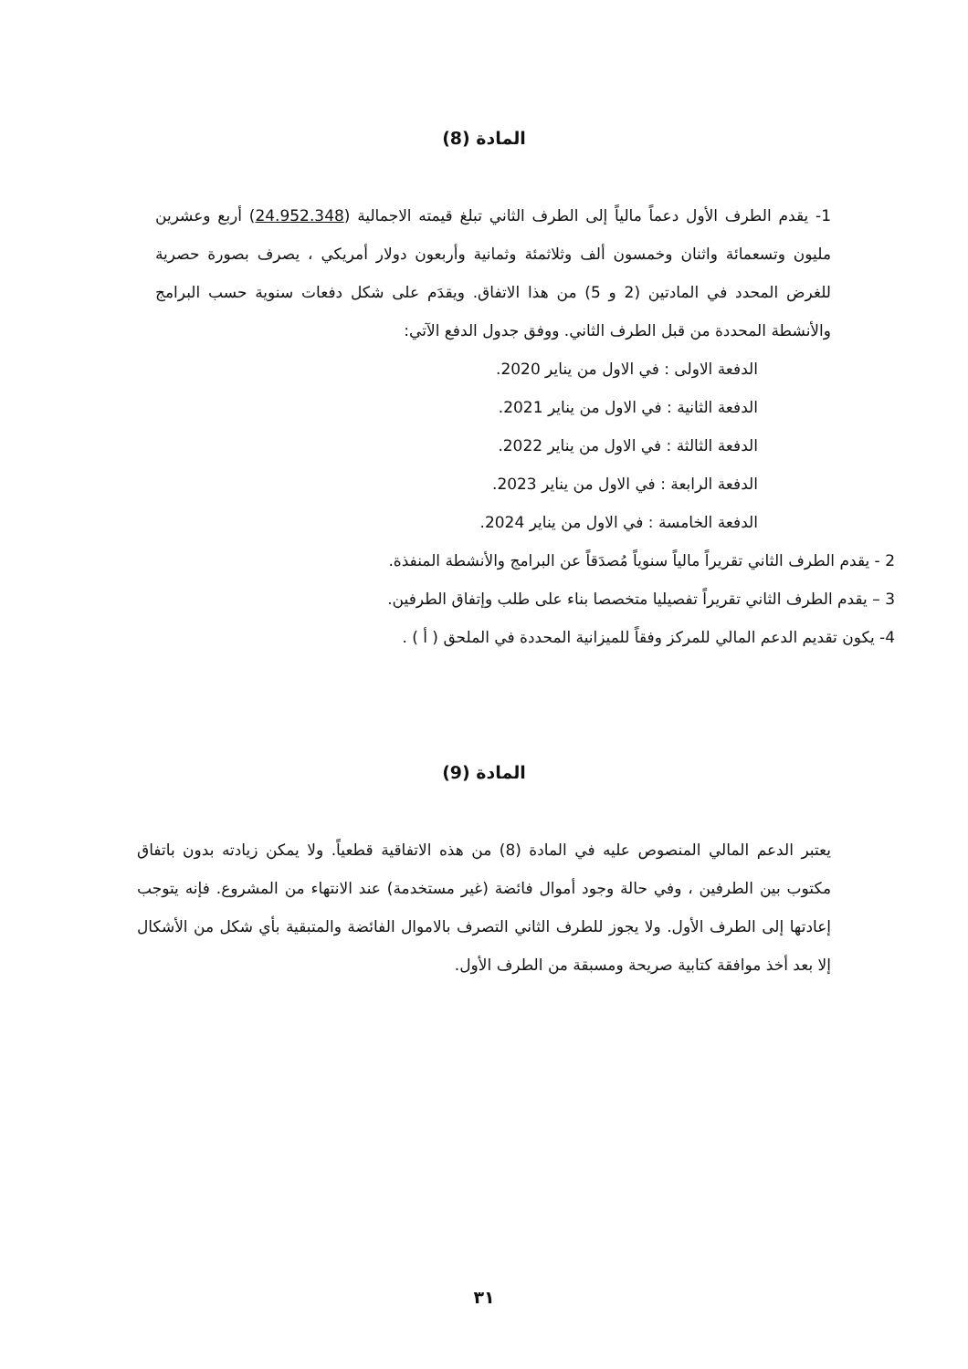المادة (8)
1- يقدم الطرف الأول دعماً مالياً إلى الطرف الثاني تبلغ قيمته الاجمالية (24.952.348) أربع وعشرين مليون وتسعمائة واثنان وخمسون ألف وثلاثمئة وثمانية وأربعون دولار أمريكي ، يصرف بصورة حصرية للغرض المحدد في المادتين (2 و 5) من هذا الاتفاق. ويقدَم على شكل دفعات سنوية حسب البرامج والأنشطة المحددة من قبل الطرف الثاني. ووفق جدول الدفع الآتي:
الدفعة الاولى : في الاول من يناير 2020.
الدفعة الثانية : في الاول من يناير 2021.
الدفعة الثالثة : في الاول من يناير 2022.
الدفعة الرابعة : في الاول من يناير 2023.
الدفعة الخامسة : في الاول من يناير 2024.
2 - يقدم الطرف الثاني تقريراً مالياً سنوياً مُصدَقاً عن البرامج والأنشطة المنفذة.
3 – يقدم الطرف الثاني تقريراً تفصيليا متخصصا بناء على طلب وإتفاق الطرفين.
4- يكون تقديم الدعم المالي للمركز وفقاً للميزانية المحددة في الملحق ( أ ) .
المادة (9)
يعتبر الدعم المالي المنصوص عليه في المادة (8) من هذه الاتفاقية قطعياً. ولا يمكن زيادته بدون باتفاق مكتوب بين الطرفين ، وفي حالة وجود أموال فائضة (غير مستخدمة) عند الانتهاء من المشروع. فإنه يتوجب إعادتها إلى الطرف الأول. ولا يجوز للطرف الثاني التصرف بالاموال الفائضة والمتبقية بأي شكل من الأشكال إلا بعد أخذ موافقة كتابية صريحة ومسبقة من الطرف الأول.
٣١